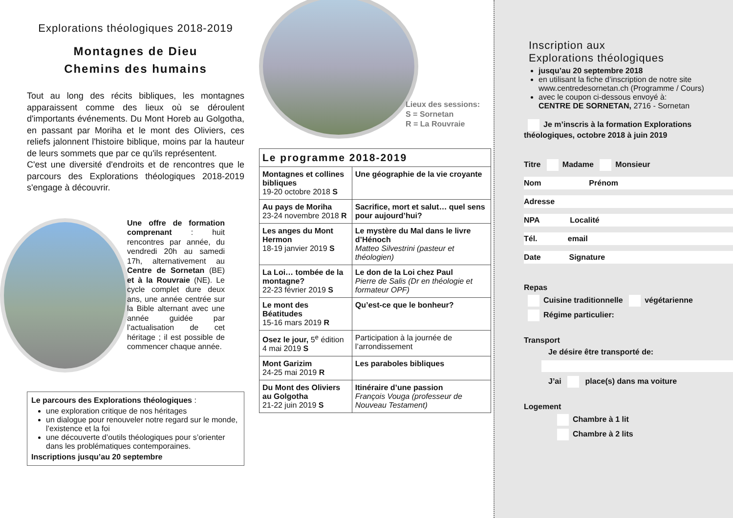Explorations théologiques 2018-2019
Montagnes de Dieu
Chemins des humains
Tout au long des récits bibliques, les montagnes apparaissent comme des lieux où se déroulent d'importants événements. Du Mont Horeb au Golgotha, en passant par Moriha et le mont des Oliviers, ces reliefs jalonnent l'histoire biblique, moins par la hauteur de leurs sommets que par ce qu'ils représentent.
C'est une diversité d'endroits et de rencontres que le parcours des Explorations théologiques 2018-2019 s'engage à découvrir.
Une offre de formation comprenant : huit rencontres par année, du vendredi 20h au samedi 17h, alternativement au Centre de Sornetan (BE) et à la Rouvraie (NE). Le cycle complet dure deux ans, une année centrée sur la Bible alternant avec une année guidée par l’actualisation de cet héritage ; il est possible de commencer chaque année.
Le parcours des Explorations théologiques :
une exploration critique de nos héritages
un dialogue pour renouveler notre regard sur le monde, l’existence et la foi
une découverte d’outils théologiques pour s’orienter dans les problématiques contemporaines.
Inscriptions jusqu’au 20 septembre
Lieux des sessions:
S = Sornetan
R = La Rouvraie
| Le programme 2018-2019 | |
| --- | --- |
| Montagnes et collines bibliques 19-20 octobre 2018 S | Une géographie de la vie croyante |
| Au pays de Moriha 23-24 novembre 2018 R | Sacrifice, mort et salut… quel sens pour aujourd’hui? |
| Les anges du Mont Hermon 18-19 janvier 2019 S | Le mystère du Mal dans le livre d’Hénoch Matteo Silvestrini (pasteur et théologien) |
| La Loi… tombée de la montagne? 22-23 février 2019 S | Le don de la Loi chez Paul Pierre de Salis (Dr en théologie et formateur OPF) |
| Le mont des Béatitudes 15-16 mars 2019 R | Qu’est-ce que le bonheur? |
| Osez le jour, 5<sup>e</sup> édition 4 mai 2019 S | Participation à la journée de l’arrondissement |
| Mont Garizim 24-25 mai 2019 R | Les paraboles bibliques |
| Du Mont des Oliviers au Golgotha 21-22 juin 2019 S | Itinéraire d’une passion François Vouga (professeur de Nouveau Testament) |
Inscription aux
Explorations théologiques
jusqu’au 20 septembre 2018
en utilisant la fiche d’inscription de notre site www.centredesornetan.ch (Programme / Cours)
avec le coupon ci-dessous envoyé à:
CENTRE DE SORNETAN, 2716 - Sornetan
Je m’inscris à la formation Explorations théologiques, octobre 2018 à juin 2019
Titre Madame Monsieur
Nom Prénom
Adresse
NPA Localité
Tél. email
Date Signature
Repas
Cuisine traditionnelle végétarienne
Régime particulier:
Transport
Je désire être transporté de:
J’ai place(s) dans ma voiture
Logement
Chambre à 1 lit
Chambre à 2 lits